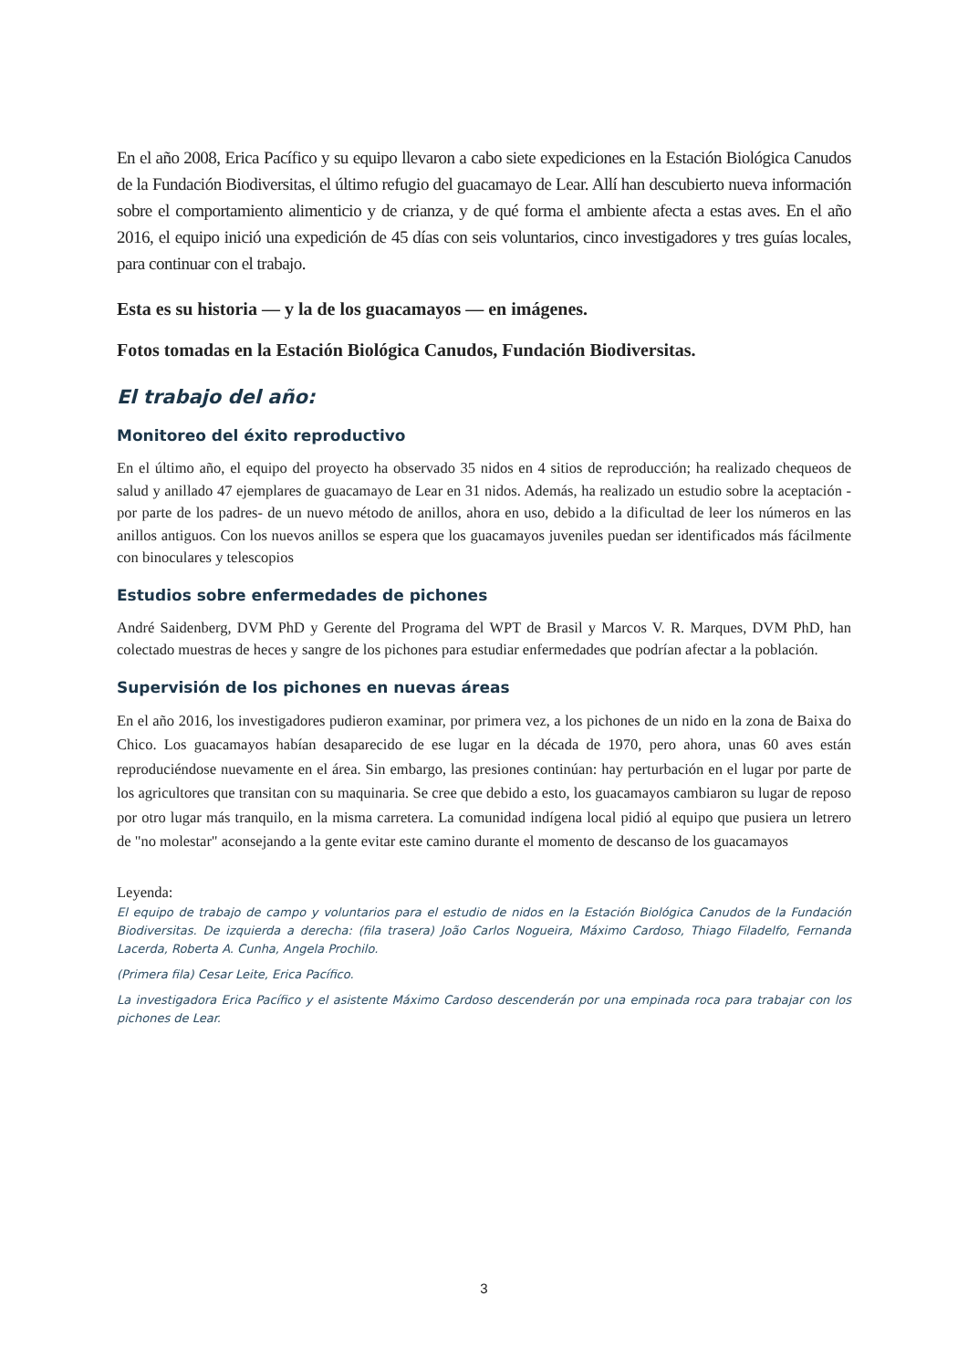En el año 2008, Erica Pacífico y su equipo llevaron a cabo siete expediciones en la Estación Biológica Canudos de la Fundación Biodiversitas, el último refugio del guacamayo de Lear. Allí han descubierto nueva información sobre el comportamiento alimenticio y de crianza, y de qué forma el ambiente afecta a estas aves. En el año 2016, el equipo inició una expedición de 45 días con seis voluntarios, cinco investigadores y tres guías locales, para continuar con el trabajo.
Esta es su historia — y la de los guacamayos — en imágenes.
Fotos tomadas en la Estación Biológica Canudos, Fundación Biodiversitas.
El trabajo del año:
Monitoreo del éxito reproductivo
En el último año, el equipo del proyecto ha observado 35 nidos en 4 sitios de reproducción; ha realizado chequeos de salud y anillado 47 ejemplares de guacamayo de Lear en 31 nidos. Además, ha realizado un estudio sobre la aceptación -por parte de los padres- de un nuevo método de anillos, ahora en uso, debido a la dificultad de leer los números en las anillos antiguos. Con los nuevos anillos se espera que los guacamayos juveniles puedan ser identificados más fácilmente con binoculares y telescopios
Estudios sobre enfermedades de pichones
André Saidenberg, DVM PhD y Gerente del Programa del WPT de Brasil y Marcos V. R. Marques, DVM PhD, han colectado muestras de heces y sangre de los pichones para estudiar enfermedades que podrían afectar a la población.
Supervisión de los pichones en nuevas áreas
En el año 2016, los investigadores pudieron examinar, por primera vez, a los pichones de un nido en la zona de Baixa do Chico. Los guacamayos habían desaparecido de ese lugar en la década de 1970, pero ahora, unas 60 aves están reproduciéndose nuevamente en el área. Sin embargo, las presiones continúan: hay perturbación en el lugar por parte de los agricultores que transitan con su maquinaria. Se cree que debido a esto, los guacamayos cambiaron su lugar de reposo por otro lugar más tranquilo, en la misma carretera. La comunidad indígena local pidió al equipo que pusiera un letrero de "no molestar" aconsejando a la gente evitar este camino durante el momento de descanso de los guacamayos
Leyenda:
El equipo de trabajo de campo y voluntarios para el estudio de nidos en la Estación Biológica Canudos de la Fundación Biodiversitas. De izquierda a derecha: (fila trasera) João Carlos Nogueira, Máximo Cardoso, Thiago Filadelfo, Fernanda Lacerda, Roberta A. Cunha, Angela Prochilo.
(Primera fila) Cesar Leite, Erica Pacífico.
La investigadora Erica Pacífico y el asistente Máximo Cardoso descenderán por una empinada roca para trabajar con los pichones de Lear.
3